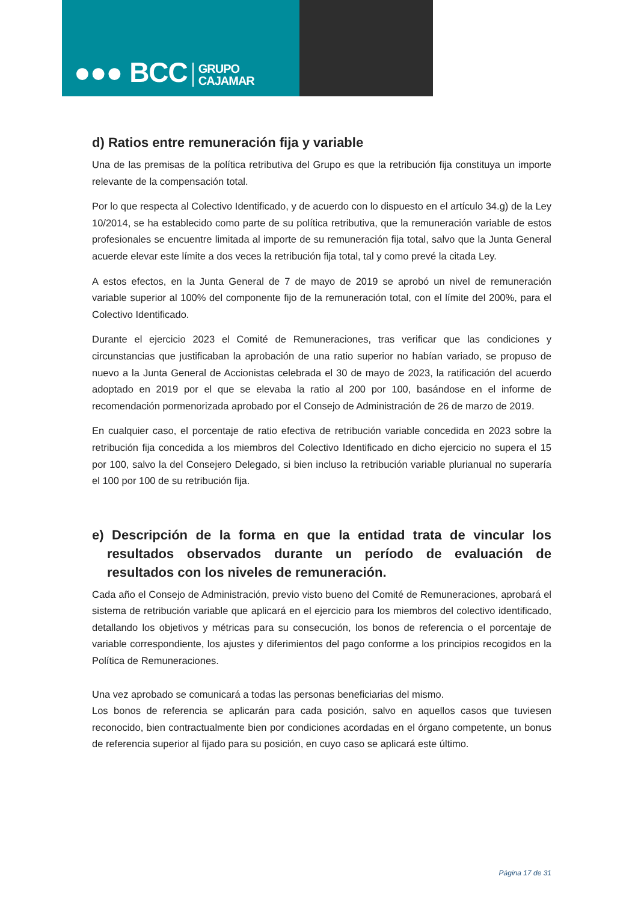●●● BCC GRUPO
CAJAMAR
d) Ratios entre remuneración fija y variable
Una de las premisas de la política retributiva del Grupo es que la retribución fija constituya un importe relevante de la compensación total.
Por lo que respecta al Colectivo Identificado, y de acuerdo con lo dispuesto en el artículo 34.g) de la Ley 10/2014, se ha establecido como parte de su política retributiva, que la remuneración variable de estos profesionales se encuentre limitada al importe de su remuneración fija total, salvo que la Junta General acuerde elevar este límite a dos veces la retribución fija total, tal y como prevé la citada Ley.
A estos efectos, en la Junta General de 7 de mayo de 2019 se aprobó un nivel de remuneración variable superior al 100% del componente fijo de la remuneración total, con el límite del 200%, para el Colectivo Identificado.
Durante el ejercicio 2023 el Comité de Remuneraciones, tras verificar que las condiciones y circunstancias que justificaban la aprobación de una ratio superior no habían variado, se propuso de nuevo a la Junta General de Accionistas celebrada el 30 de mayo de 2023, la ratificación del acuerdo adoptado en 2019 por el que se elevaba la ratio al 200 por 100, basándose en el informe de recomendación pormenorizada aprobado por el Consejo de Administración de 26 de marzo de 2019.
En cualquier caso, el porcentaje de ratio efectiva de retribución variable concedida en 2023 sobre la retribución fija concedida a los miembros del Colectivo Identificado en dicho ejercicio no supera el 15 por 100, salvo la del Consejero Delegado, si bien incluso la retribución variable plurianual no superaría el 100 por 100 de su retribución fija.
e) Descripción de la forma en que la entidad trata de vincular los resultados observados durante un período de evaluación de resultados con los niveles de remuneración.
Cada año el Consejo de Administración, previo visto bueno del Comité de Remuneraciones, aprobará el sistema de retribución variable que aplicará en el ejercicio para los miembros del colectivo identificado, detallando los objetivos y métricas para su consecución, los bonos de referencia o el porcentaje de variable correspondiente, los ajustes y diferimientos del pago conforme a los principios recogidos en la Política de Remuneraciones.
Una vez aprobado se comunicará a todas las personas beneficiarias del mismo.
Los bonos de referencia se aplicarán para cada posición, salvo en aquellos casos que tuviesen reconocido, bien contractualmente bien por condiciones acordadas en el órgano competente, un bonus de referencia superior al fijado para su posición, en cuyo caso se aplicará este último.
Página 17 de 31